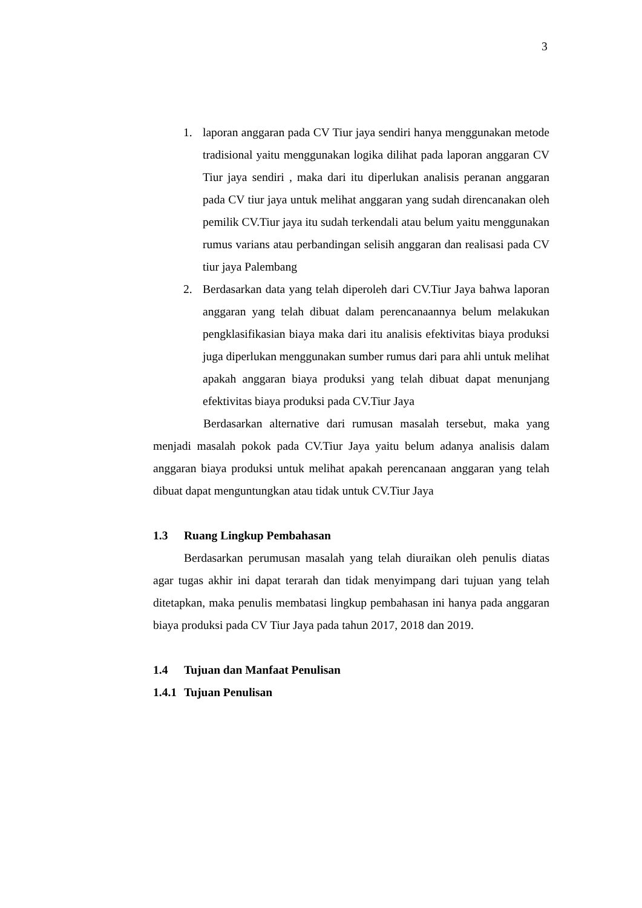3
1. laporan anggaran pada CV Tiur jaya sendiri hanya menggunakan metode tradisional yaitu menggunakan logika dilihat pada laporan anggaran CV Tiur jaya sendiri , maka dari itu diperlukan analisis peranan anggaran pada CV tiur jaya untuk melihat anggaran yang sudah direncanakan oleh pemilik CV.Tiur jaya itu sudah terkendali atau belum yaitu menggunakan rumus varians atau perbandingan selisih anggaran dan realisasi pada CV tiur jaya Palembang
2. Berdasarkan data yang telah diperoleh dari CV.Tiur Jaya bahwa laporan anggaran yang telah dibuat dalam perencanaannya belum melakukan pengklasifikasian biaya maka dari itu analisis efektivitas biaya produksi juga diperlukan menggunakan sumber rumus dari para ahli untuk melihat apakah anggaran biaya produksi yang telah dibuat dapat menunjang efektivitas biaya produksi pada CV.Tiur Jaya
Berdasarkan alternative dari rumusan masalah tersebut, maka yang menjadi masalah pokok pada CV.Tiur Jaya yaitu belum adanya analisis dalam anggaran biaya produksi untuk melihat apakah perencanaan anggaran yang telah dibuat dapat menguntungkan atau tidak untuk CV.Tiur Jaya
1.3 Ruang Lingkup Pembahasan
Berdasarkan perumusan masalah yang telah diuraikan oleh penulis diatas agar tugas akhir ini dapat terarah dan tidak menyimpang dari tujuan yang telah ditetapkan, maka penulis membatasi lingkup pembahasan ini hanya pada anggaran biaya produksi pada CV Tiur Jaya pada tahun 2017, 2018 dan 2019.
1.4 Tujuan dan Manfaat Penulisan
1.4.1 Tujuan Penulisan